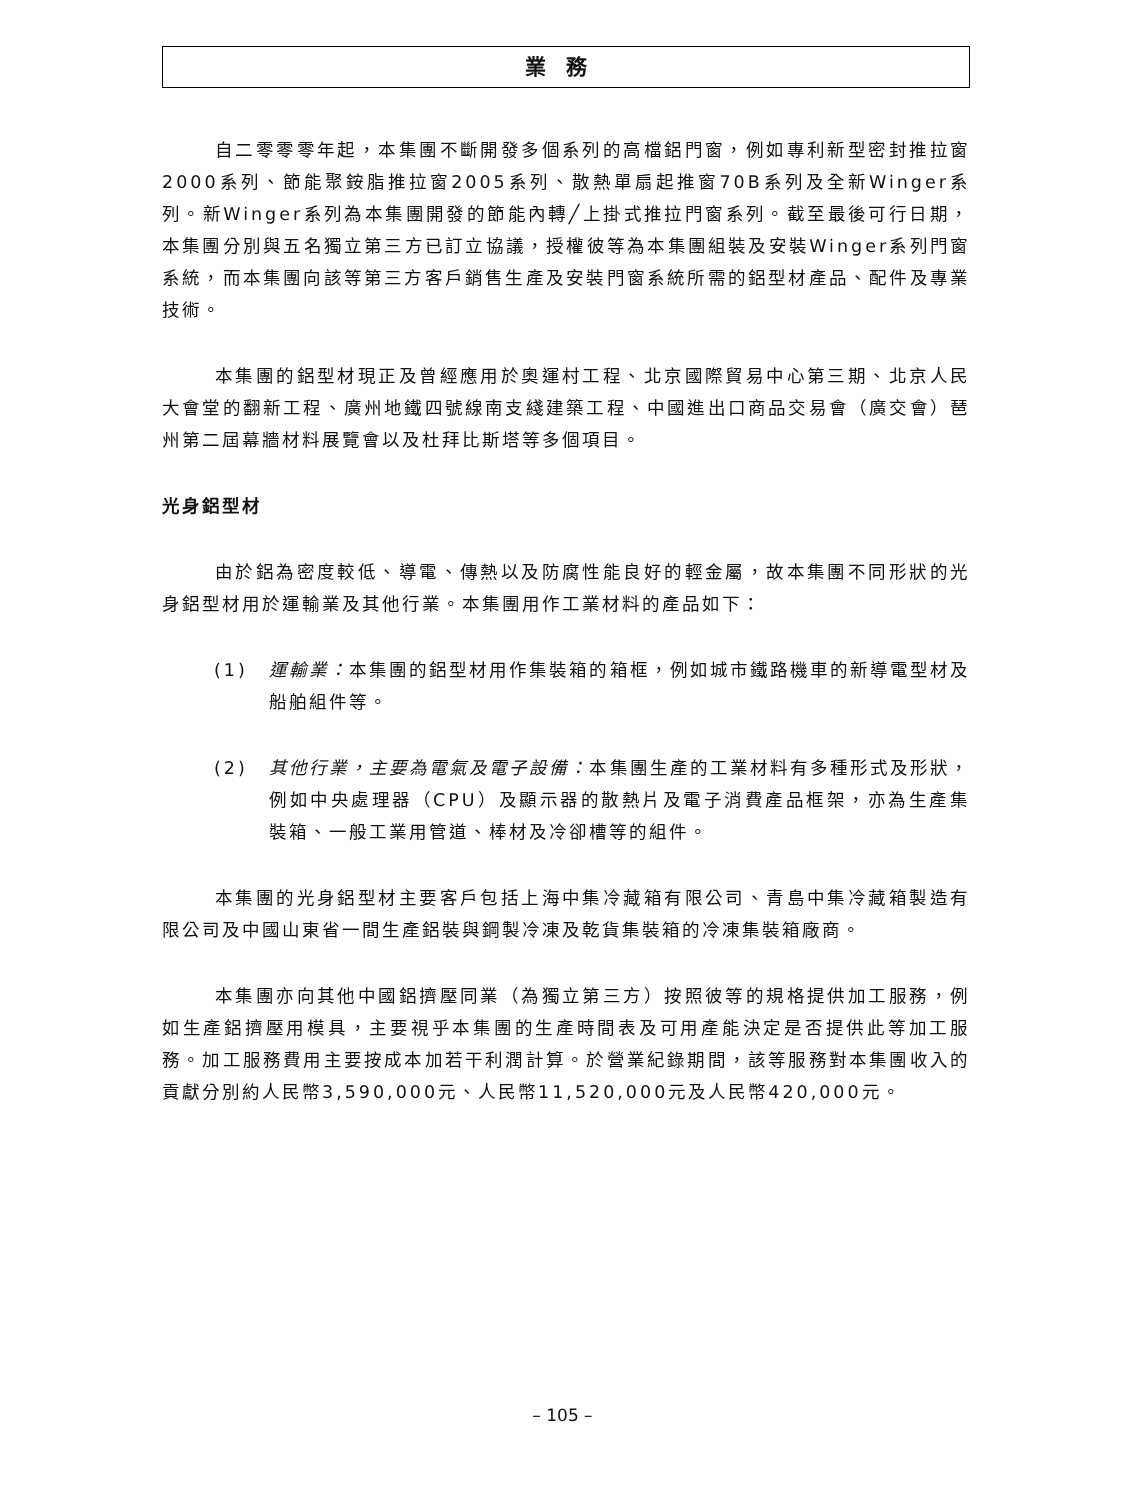業務
自二零零零年起，本集團不斷開發多個系列的高檔鋁門窗，例如專利新型密封推拉窗2000系列、節能聚銨脂推拉窗2005系列、散熱單扇起推窗70B系列及全新Winger系列。新Winger系列為本集團開發的節能內轉╱上掛式推拉門窗系列。截至最後可行日期，本集團分別與五名獨立第三方已訂立協議，授權彼等為本集團組裝及安裝Winger系列門窗系統，而本集團向該等第三方客戶銷售生產及安裝門窗系統所需的鋁型材產品、配件及專業技術。
本集團的鋁型材現正及曾經應用於奧運村工程、北京國際貿易中心第三期、北京人民大會堂的翻新工程、廣州地鐵四號線南支綫建築工程、中國進出口商品交易會（廣交會）琶州第二屆幕牆材料展覽會以及杜拜比斯塔等多個項目。
光身鋁型材
由於鋁為密度較低、導電、傳熱以及防腐性能良好的輕金屬，故本集團不同形狀的光身鋁型材用於運輸業及其他行業。本集團用作工業材料的產品如下：
(1) 運輸業：本集團的鋁型材用作集裝箱的箱框，例如城市鐵路機車的新導電型材及船舶組件等。
(2) 其他行業，主要為電氣及電子設備：本集團生產的工業材料有多種形式及形狀，例如中央處理器（CPU）及顯示器的散熱片及電子消費產品框架，亦為生產集裝箱、一般工業用管道、棒材及冷卻槽等的組件。
本集團的光身鋁型材主要客戶包括上海中集冷藏箱有限公司、青島中集冷藏箱製造有限公司及中國山東省一間生產鋁裝與鋼製冷凍及乾貨集裝箱的冷凍集裝箱廠商。
本集團亦向其他中國鋁擠壓同業（為獨立第三方）按照彼等的規格提供加工服務，例如生產鋁擠壓用模具，主要視乎本集團的生產時間表及可用產能決定是否提供此等加工服務。加工服務費用主要按成本加若干利潤計算。於營業紀錄期間，該等服務對本集團收入的貢獻分別約人民幣3,590,000元、人民幣11,520,000元及人民幣420,000元。
– 105 –